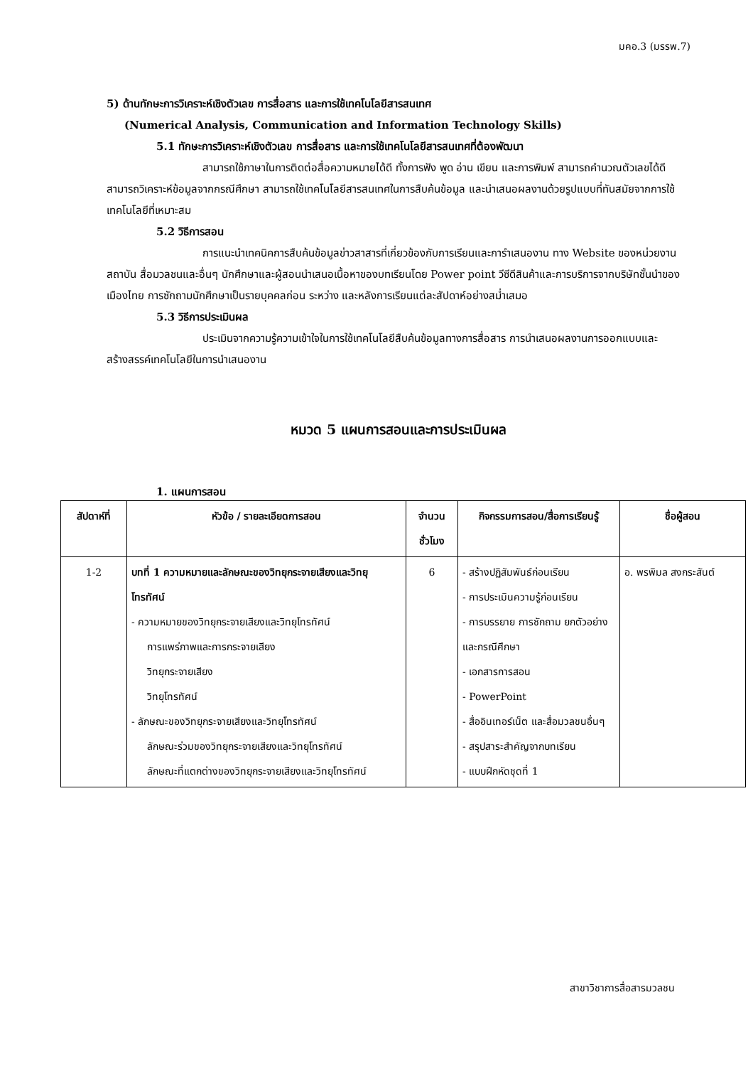มคอ.3 (มรรพ.7)
5) ด้านทักษะการวิเคราะห์เชิงตัวเลข การสื่อสาร และการใช้เทคโนโลยีสารสนเทศ
(Numerical Analysis, Communication and Information Technology Skills)
5.1 ทักษะการวิเคราะห์เชิงตัวเลข การสื่อสาร และการใช้เทคโนโลยีสารสนเทศที่ต้องพัฒนา
สามารถใช้ภาษาในการติดต่อสื่อความหมายได้ดี ทั้งการฟัง พูด อ่าน เขียน และการพิมพ์ สามารถคำนวณตัวเลขได้ดี สามารถวิเคราะห์ข้อมูลจากกรณีศึกษา สามารถใช้เทคโนโลยีสารสนเทศในการสืบค้นข้อมูล และนำเสนอผลงานด้วยรูปแบบที่ทันสมัยจากการใช้เทคโนโลยีที่เหมาะสม
5.2 วิธีการสอน
การแนะนำเทคนิคการสืบค้นข้อมูลข่าวสาสารที่เกี่ยวข้องกับการเรียนและการำเสนองาน ทาง Website ของหน่วยงาน สถาบัน สื่อมวลชนและอื่นๆ นักศึกษาและผู้สอนนำเสนอเนื้อหาของบทเรียนโดย Power point วีซีดีสินค้าและการบริการจากบริษัทชั้นนำของเมืองไทย การซักถามนักศึกษาเป็นรายบุคคลก่อน ระหว่าง และหลังการเรียนแต่ละสัปดาห์อย่างสม่ำเสมอ
5.3 วิธีการประเมินผล
ประเมินจากความรู้ความเข้าใจในการใช้เทคโนโลยีสืบค้นข้อมูลทางการสื่อสาร การนำเสนอผลงานการออกแบบและสร้างสรรค์เทคโนโลยีในการนำเสนองาน
หมวด 5 แผนการสอนและการประเมินผล
1. แผนการสอน
| สัปดาห์ที่ | หัวข้อ / รายละเอียดการสอน | จำนวนชั่วโมง | กิจกรรมการสอน/สื่อการเรียนรู้ | ชื่อผู้สอน |
| --- | --- | --- | --- | --- |
| 1-2 | บทที่ 1 ความหมายและลักษณะของวิทยุกระจายเสียงและวิทยุโทรทัศน์ - ความหมายของวิทยุกระจายเสียงและวิทยุโทรทัศน์ การแพร่ภาพและการกระจายเสียง วิทยุกระจายเสียง วิทยุโทรทัศน์ - ลักษณะของวิทยุกระจายเสียงและวิทยุโทรทัศน์ ลักษณะร่วมของวิทยุกระจายเสียงและวิทยุโทรทัศน์ ลักษณะที่แตกต่างของวิทยุกระจายเสียงและวิทยุโทรทัศน์ | 6 | - สร้างปฏิสัมพันธ์ก่อนเรียน - การประเมินความรู้ก่อนเรียน - การบรรยาย การซักถาม ยกตัวอย่างและกรณีศึกษา - เอกสารการสอน - PowerPoint - สื่ออินเทอร์เน็ต และสื่อมวลชนอื่นๆ - สรุปสาระสำคัญจากบทเรียน - แบบฝึกหัดชุดที่ 1 | อ. พรพิมล สงกระสันต์ |
สาขาวิชาการสื่อสารมวลชน